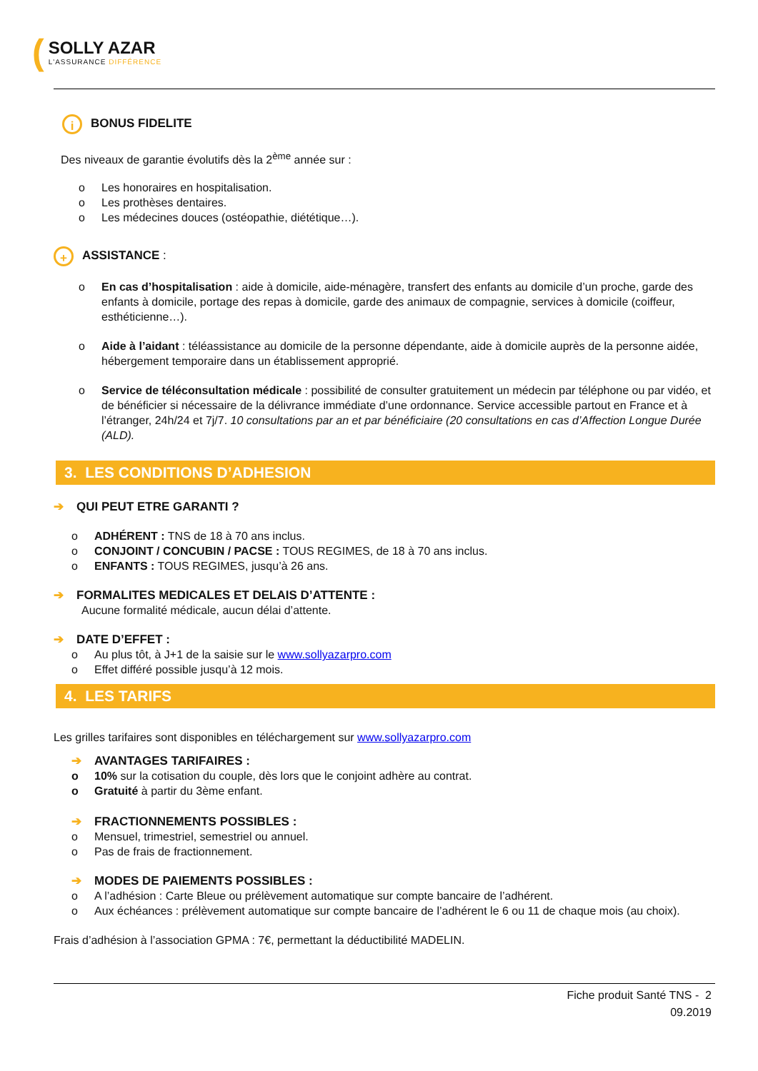(
SOLLY AZAR
L'ASSURANCE DIFFÉRENCE
i BONUS FIDELITE
Des niveaux de garantie évolutifs dès la 2<sup>ème</sup> année sur :
o Les honoraires en hospitalisation.
o Les prothèses dentaires.
o Les médecines douces (ostéopathie, diététique…).
+ ASSISTANCE :
o En cas d’hospitalisation : aide à domicile, aide-ménagère, transfert des enfants au domicile d’un proche, garde des enfants à domicile, portage des repas à domicile, garde des animaux de compagnie, services à domicile (coiffeur, esthéticienne…).
o Aide à l’aidant : téléassistance au domicile de la personne dépendante, aide à domicile auprès de la personne aidée, hébergement temporaire dans un établissement approprié.
o Service de téléconsultation médicale : possibilité de consulter gratuitement un médecin par téléphone ou par vidéo, et de bénéficier si nécessaire de la délivrance immédiate d’une ordonnance. Service accessible partout en France et à l’étranger, 24h/24 et 7j/7. 10 consultations par an et par bénéficiaire (20 consultations en cas d’Affection Longue Durée (ALD).
3. LES CONDITIONS D’ADHESION
➔ QUI PEUT ETRE GARANTI ?
o ADHÉRENT : TNS de 18 à 70 ans inclus.
o CONJOINT / CONCUBIN / PACSE : TOUS REGIMES, de 18 à 70 ans inclus.
o ENFANTS : TOUS REGIMES, jusqu’à 26 ans.
➔ FORMALITES MEDICALES ET DELAIS D’ATTENTE :
Aucune formalité médicale, aucun délai d’attente.
➔ DATE D’EFFET :
o Au plus tôt, à J+1 de la saisie sur le www.sollyazarpro.com
o Effet différé possible jusqu’à 12 mois.
4. LES TARIFS
Les grilles tarifaires sont disponibles en téléchargement sur www.sollyazarpro.com
➔ AVANTAGES TARIFAIRES :
o 10% sur la cotisation du couple, dès lors que le conjoint adhère au contrat.
o Gratuité à partir du 3ème enfant.
➔ FRACTIONNEMENTS POSSIBLES :
o Mensuel, trimestriel, semestriel ou annuel.
o Pas de frais de fractionnement.
➔ MODES DE PAIEMENTS POSSIBLES :
o A l’adhésion : Carte Bleue ou prélèvement automatique sur compte bancaire de l’adhérent.
o Aux échéances : prélèvement automatique sur compte bancaire de l’adhérent le 6 ou 11 de chaque mois (au choix).
Frais d’adhésion à l’association GPMA : 7€, permettant la déductibilité MADELIN.
Fiche produit Santé TNS - 2
09.2019